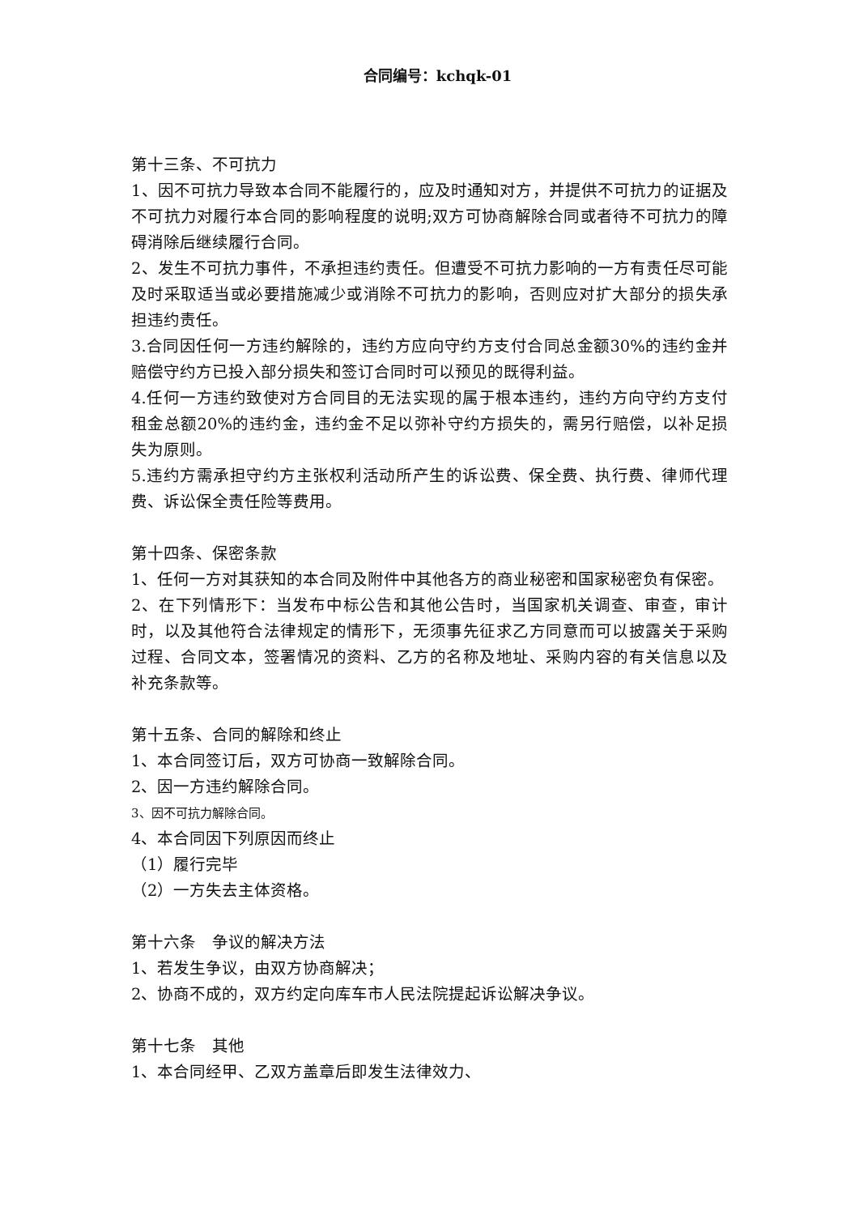合同编号：kchqk-01
第十三条、不可抗力
1、因不可抗力导致本合同不能履行的，应及时通知对方，并提供不可抗力的证据及不可抗力对履行本合同的影响程度的说明;双方可协商解除合同或者待不可抗力的障碍消除后继续履行合同。
2、发生不可抗力事件，不承担违约责任。但遭受不可抗力影响的一方有责任尽可能及时采取适当或必要措施减少或消除不可抗力的影响，否则应对扩大部分的损失承担违约责任。
3.合同因任何一方违约解除的，违约方应向守约方支付合同总金额30%的违约金并赔偿守约方已投入部分损失和签订合同时可以预见的既得利益。
4.任何一方违约致使对方合同目的无法实现的属于根本违约，违约方向守约方支付租金总额20%的违约金，违约金不足以弥补守约方损失的，需另行赔偿，以补足损失为原则。
5.违约方需承担守约方主张权利活动所产生的诉讼费、保全费、执行费、律师代理费、诉讼保全责任险等费用。
第十四条、保密条款
1、任何一方对其获知的本合同及附件中其他各方的商业秘密和国家秘密负有保密。
2、在下列情形下：当发布中标公告和其他公告时，当国家机关调查、审查，审计时，以及其他符合法律规定的情形下，无须事先征求乙方同意而可以披露关于采购过程、合同文本，签署情况的资料、乙方的名称及地址、采购内容的有关信息以及补充条款等。
第十五条、合同的解除和终止
1、本合同签订后，双方可协商一致解除合同。
2、因一方违约解除合同。
3、因不可抗力解除合同。
4、本合同因下列原因而终止
（1）履行完毕
（2）一方失去主体资格。
第十六条　争议的解决方法
1、若发生争议，由双方协商解决；
2、协商不成的，双方约定向库车市人民法院提起诉讼解决争议。
第十七条　其他
1、本合同经甲、乙双方盖章后即发生法律效力、